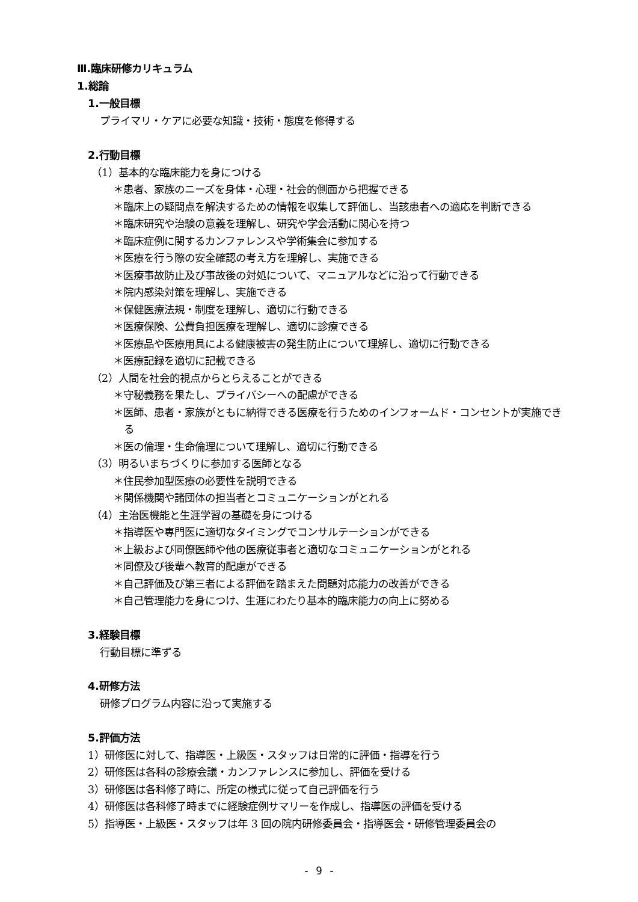Ⅲ.臨床研修カリキュラム
1.総論
1.一般目標
プライマリ・ケアに必要な知識・技術・態度を修得する
2.行動目標
（1）基本的な臨床能力を身につける
＊患者、家族のニーズを身体・心理・社会的側面から把握できる
＊臨床上の疑問点を解決するための情報を収集して評価し、当該患者への適応を判断できる
＊臨床研究や治験の意義を理解し、研究や学会活動に関心を持つ
＊臨床症例に関するカンファレンスや学術集会に参加する
＊医療を行う際の安全確認の考え方を理解し、実施できる
＊医療事故防止及び事故後の対処について、マニュアルなどに沿って行動できる
＊院内感染対策を理解し、実施できる
＊保健医療法規・制度を理解し、適切に行動できる
＊医療保険、公費負担医療を理解し、適切に診療できる
＊医療品や医療用具による健康被害の発生防止について理解し、適切に行動できる
＊医療記録を適切に記載できる
（2）人間を社会的視点からとらえることができる
＊守秘義務を果たし、プライバシーへの配慮ができる
＊医師、患者・家族がともに納得できる医療を行うためのインフォームド・コンセントが実施できる
＊医の倫理・生命倫理について理解し、適切に行動できる
（3）明るいまちづくりに参加する医師となる
＊住民参加型医療の必要性を説明できる
＊関係機関や諸団体の担当者とコミュニケーションがとれる
（4）主治医機能と生涯学習の基礎を身につける
＊指導医や専門医に適切なタイミングでコンサルテーションができる
＊上級および同僚医師や他の医療従事者と適切なコミュニケーションがとれる
＊同僚及び後輩へ教育的配慮ができる
＊自己評価及び第三者による評価を踏まえた問題対応能力の改善ができる
＊自己管理能力を身につけ、生涯にわたり基本的臨床能力の向上に努める
3.経験目標
行動目標に準ずる
4.研修方法
研修プログラム内容に沿って実施する
5.評価方法
1）研修医に対して、指導医・上級医・スタッフは日常的に評価・指導を行う
2）研修医は各科の診療会議・カンファレンスに参加し、評価を受ける
3）研修医は各科修了時に、所定の様式に従って自己評価を行う
4）研修医は各科修了時までに経験症例サマリーを作成し、指導医の評価を受ける
5）指導医・上級医・スタッフは年 3 回の院内研修委員会・指導医会・研修管理委員会の
- 9 -